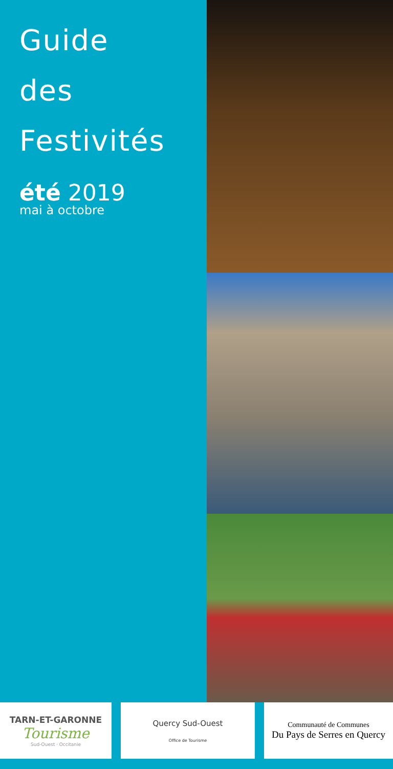Guide
des
Festivités
été 2019
mai à octobre
TARN-ET-GARONNE
Tourisme
Sud-Ouest · Occitanie
Quercy Sud-Ouest
Office de Tourisme
Communauté de Communes
Du Pays de Serres en Quercy